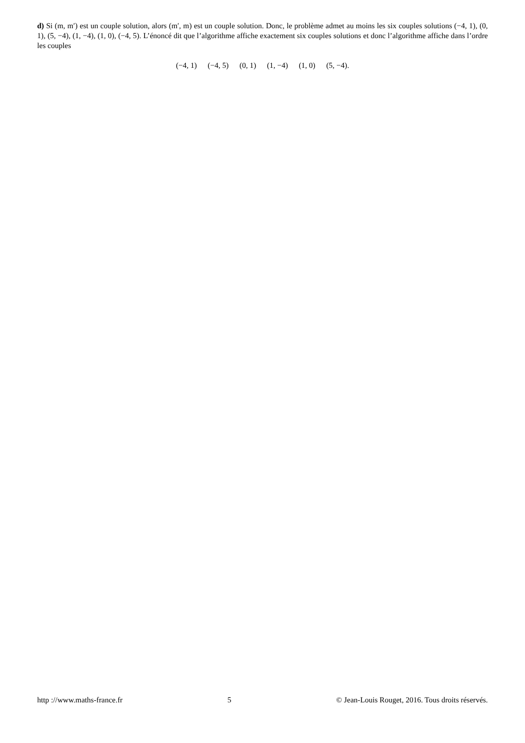d) Si (m, m′) est un couple solution, alors (m′, m) est un couple solution. Donc, le problème admet au moins les six couples solutions (−4, 1), (0, 1), (5, −4), (1, −4), (1, 0), (−4, 5). L’énoncé dit que l’algorithme affiche exactement six couples solutions et donc l’algorithme affiche dans l’ordre les couples
(−4, 1) (−4, 5) (0, 1) (1, −4) (1, 0) (5, −4).
http ://www.maths-france.fr 5 © Jean-Louis Rouget, 2016. Tous droits réservés.